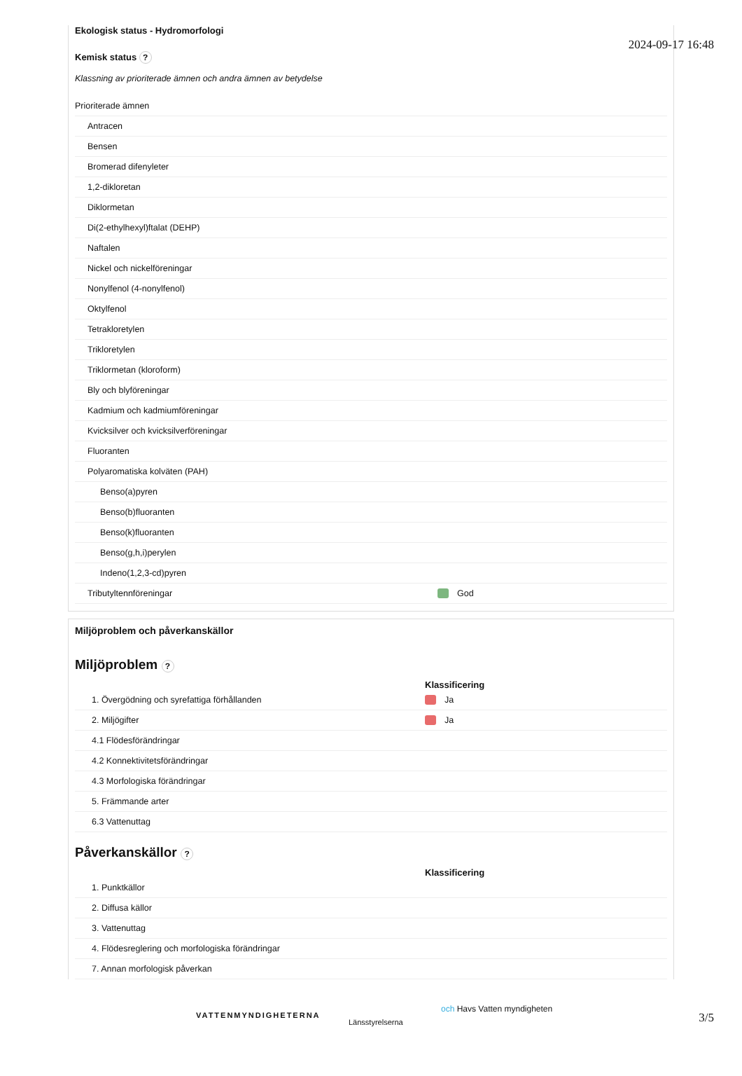2024-09-17 16:48
Ekologisk status - Hydromorfologi
Kemisk status ?
Klassning av prioriterade ämnen och andra ämnen av betydelse
| Prioriterade ämnen | |
| Antracen | |
| Bensen | |
| Bromerad difenyleter | |
| 1,2-dikloretan | |
| Diklormetan | |
| Di(2-ethylhexyl)ftalat (DEHP) | |
| Naftalen | |
| Nickel och nickelföreningar | |
| Nonylfenol (4-nonylfenol) | |
| Oktylfenol | |
| Tetrakloretylen | |
| Trikloretylen | |
| Triklormetan (kloroform) | |
| Bly och blyföreningar | |
| Kadmium och kadmiumföreningar | |
| Kvicksilver och kvicksilverföreningar | |
| Fluoranten | |
| Polyaromatiska kolväten (PAH) | |
| Benso(a)pyren | |
| Benso(b)fluoranten | |
| Benso(k)fluoranten | |
| Benso(g,h,i)perylen | |
| Indeno(1,2,3-cd)pyren | |
| Tributyltennföreningar | God |
Miljöproblem och påverkanskällor
Miljöproblem ?
| | Klassificering |
| --- | --- |
| 1. Övergödning och syrefattiga förhållanden | Ja |
| 2. Miljögifter | Ja |
| 4.1 Flödesförändringar | |
| 4.2 Konnektivitetsförändringar | |
| 4.3 Morfologiska förändringar | |
| 5. Främmande arter | |
| 6.3 Vattenuttag | |
Påverkanskällor ?
| | Klassificering |
| --- | --- |
| 1. Punktkällor | |
| 2. Diffusa källor | |
| 3. Vattenuttag | |
| 4. Flödesreglering och morfologiska förändringar | |
| 7. Annan morfologisk påverkan | |
VATTENMYNDIGHETERNA
Länsstyrelserna
och Havs Vatten myndigheten
3/5